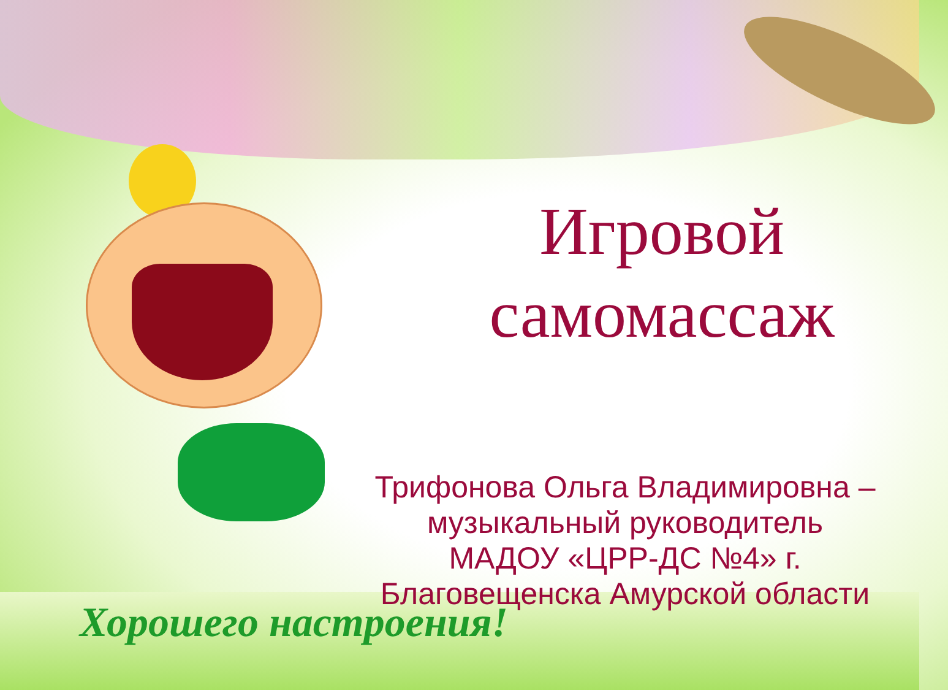Игровой
самомассаж
Трифонова Ольга Владимировна –
музыкальный руководитель
МАДОУ «ЦРР-ДС №4» г.
Благовещенска Амурской области
Хорошего настроения!